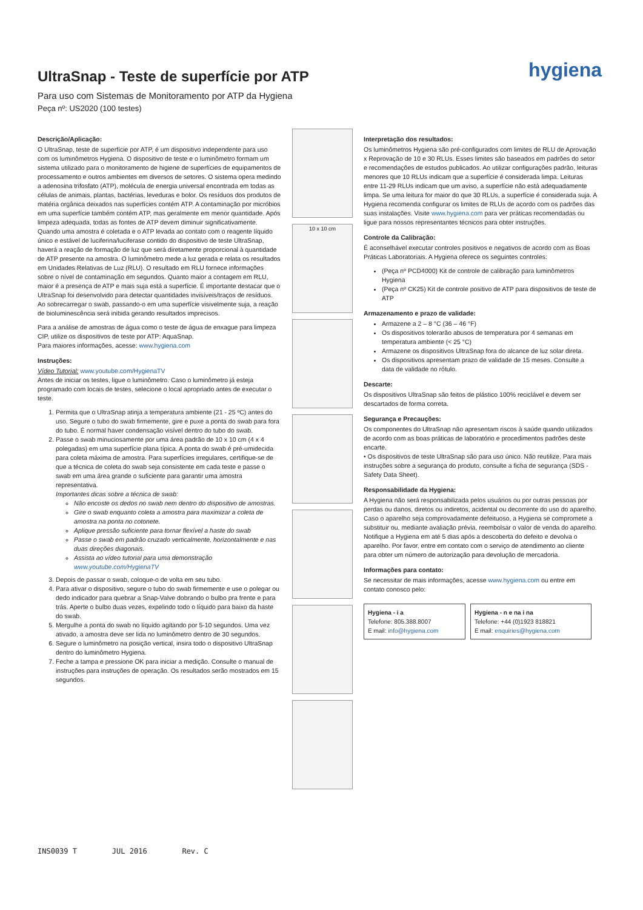UltraSnap - Teste de superfície por ATP
Para uso com Sistemas de Monitoramento por ATP da Hygiena
Peça nº: US2020 (100 testes)
hygiena
Descrição/Aplicação:
O UltraSnap, teste de superfície por ATP, é um dispositivo independente para uso com os luminômetros Hygiena. O dispositivo de teste e o luminômetro formam um sistema utilizado para o monitoramento de higiene de superfícies de equipamentos de processamento e outros ambientes em diversos de setores. O sistema opera medindo a adenosina trifosfato (ATP), molécula de energia universal encontrada em todas as células de animais, plantas, bactérias, leveduras e bolor. Os resíduos dos produtos de matéria orgânica deixados nas superfícies contém ATP. A contaminação por micróbios em uma superfície também contém ATP, mas geralmente em menor quantidade. Após limpeza adequada, todas as fontes de ATP devem diminuir significativamente. Quando uma amostra é coletada e o ATP levada ao contato com o reagente líquido único e estável de luciferina/luciferase contido do dispositivo de teste UltraSnap, haverá a reação de formação de luz que será diretamente proporcional à quantidade de ATP presente na amostra. O luminômetro mede a luz gerada e relata os resultados em Unidades Relativas de Luz (RLU). O resultado em RLU fornece informações sobre o nível de contaminação em segundos. Quanto maior a contagem em RLU, maior é a presença de ATP e mais suja está a superfície. É importante destacar que o UltraSnap foi desenvolvido para detectar quantidades invisíveis/traços de resíduos. Ao sobrecarregar o swab, passando-o em uma superfície visivelmente suja, a reação de bioluminescência será inibida gerando resultados imprecisos.
Para a análise de amostras de água como o teste de água de enxague para limpeza CIP, utilize os dispositivos de teste por ATP: AquaSnap.
Para maiores informações, acesse: www.hygiena.com
Instruções:
Vídeo Tutorial: www.youtube.com/HygienaTV
Antes de iniciar os testes, ligue o luminômetro. Caso o luminômetro já esteja programado com locais de testes, selecione o local apropriado antes de executar o teste.
1. Permita que o UltraSnap atinja a temperatura ambiente (21 - 25 ºC) antes do uso. Segure o tubo do swab firmemente, gire e puxe a ponta do swab para fora do tubo. É normal haver condensação visível dentro do tubo do swab.
2. Passe o swab minuciosamente por uma área padrão de 10 x 10 cm (4 x 4 polegadas) em uma superfície plana típica. A ponta do swab é pré-umidecida para coleta máxima de amostra. Para superfícies irregulares, certifique-se de que a técnica de coleta do swab seja consistente em cada teste e passe o swab em uma área grande o suficiente para garantir uma amostra representativa.
Importantes dicas sobre a técnica de swab:
Não encoste os dedos no swab nem dentro do dispositivo de amostras.
Gire o swab enquanto coleta a amostra para maximizar a coleta de amostra na ponta no cotonete.
Aplique pressão suficiente para tornar flexível a haste do swab
Passe o swab em padrão cruzado verticalmente, horizontalmente e nas duas direções diagonais.
Assista ao vídeo tutorial para uma demonstração www.youtube.com/HygienaTV
3. Depois de passar o swab, coloque-o de volta em seu tubo.
4. Para ativar o dispositivo, segure o tubo do swab firmemente e use o polegar ou dedo indicador para quebrar a Snap-Valve dobrando o bulbo pra frente e para trás. Aperte o bulbo duas vezes, expelindo todo o líquido para baixo da haste do swab.
5. Mergulhe a ponta do swab no líquido agitando por 5-10 segundos. Uma vez ativado, a amostra deve ser lida no luminômetro dentro de 30 segundos.
6. Segure o luminômetro na posição vertical, insira todo o dispositivo UltraSnap dentro do luminômetro Hygiena.
7. Feche a tampa e pressione OK para iniciar a medição. Consulte o manual de instruções para instruções de operação. Os resultados serão mostrados em 15 segundos.
10 x 10 cm
Interpretação dos resultados:
Os luminômetros Hygiena são pré-configurados com limites de RLU de Aprovação x Reprovação de 10 e 30 RLUs. Esses limites são baseados em padrões do setor e recomendações de estudos publicados. Ao utilizar configurações padrão, leituras menores que 10 RLUs indicam que a superfície é considerada limpa. Leituras entre 11-29 RLUs indicam que um aviso, a superfície não está adequadamente limpa. Se uma leitura for maior do que 30 RLUs, a superfície é considerada suja. A Hygiena recomenda configurar os limites de RLUs de acordo com os padrões das suas instalações. Visite www.hygiena.com para ver práticas recomendadas ou ligue para nossos representantes técnicos para obter instruções.
Controle da Calibração:
É aconselhável executar controles positivos e negativos de acordo com as Boas Práticas Laboratoriais. A Hygiena oferece os seguintes controles:
(Peça nº PCD4000) Kit de controle de calibração para luminômetros Hygiena
(Peça nº CK25) Kit de controle positivo de ATP para dispositivos de teste de ATP
Armazenamento e prazo de validade:
Armazene a 2 – 8 °C (36 – 46 °F)
Os dispositivos tolerarão abusos de temperatura por 4 semanas em temperatura ambiente (< 25 °C)
Armazene os dispositivos UltraSnap fora do alcance de luz solar direta.
Os dispositivos apresentam prazo de validade de 15 meses. Consulte a data de validade no rótulo.
Descarte:
Os dispositivos UltraSnap são feitos de plástico 100% reciclável e devem ser descartados de forma correta.
Segurança e Precauções:
Os componentes do UltraSnap não apresentam riscos à saúde quando utilizados de acordo com as boas práticas de laboratório e procedimentos padrões deste encarte.
• Os dispositivos de teste UltraSnap são para uso único. Não reutilize. Para mais instruções sobre a segurança do produto, consulte a ficha de segurança (SDS - Safety Data Sheet).
Responsabilidade da Hygiena:
A Hygiena não será responsabilizada pelos usuários ou por outras pessoas por perdas ou danos, diretos ou indiretos, acidental ou decorrente do uso do aparelho. Caso o aparelho seja comprovadamente defeituoso, a Hygiena se compromete a substituir ou, mediante avaliação prévia, reembolsar o valor de venda do aparelho. Notifique a Hygiena em até 5 dias após a descoberta do defeito e devolva o aparelho. Por favor, entre em contato com o serviço de atendimento ao cliente para obter um número de autorização para devolução de mercadoria.
Informações para contato:
Se necessitar de mais informações, acesse www.hygiena.com ou entre em contato conosco pelo:
Hygiena - i a
Telefone: 805.388.8007
E mail: info@hygiena.com
Hygiena - n e na i na
Telefone: +44 (0)1923 818821
E mail: enquiries@hygiena.com
INS0039 T JUL 2016 Rev. C